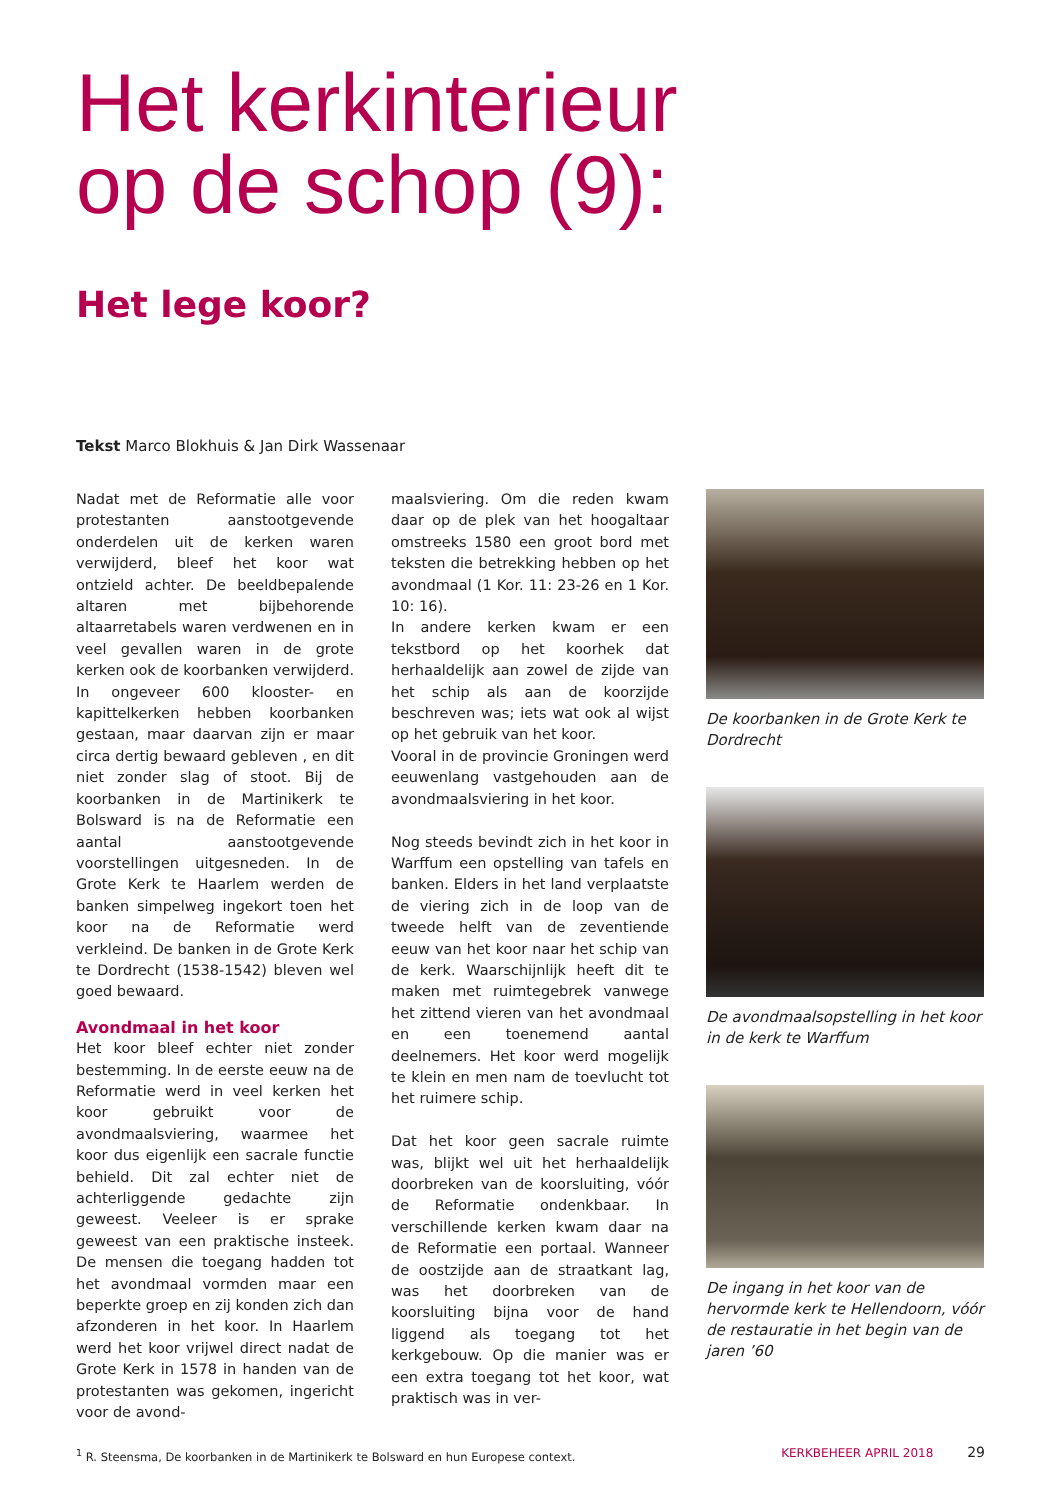Het kerkinterieur
op de schop (9):
Het lege koor?
Tekst Marco Blokhuis & Jan Dirk Wassenaar
Nadat met de Reformatie alle voor protestanten aanstootgevende onderdelen uit de kerken waren verwijderd, bleef het koor wat ontzield achter. De beeldbepalende altaren met bijbehorende altaarretabels waren verdwenen en in veel gevallen waren in de grote kerken ook de koorbanken verwijderd. In ongeveer 600 klooster- en kapittelkerken hebben koorbanken gestaan, maar daarvan zijn er maar circa dertig bewaard gebleven , en dit niet zonder slag of stoot. Bij de koorbanken in de Martinikerk te Bolsward is na de Reformatie een aantal aanstootgevende voorstellingen uitgesneden. In de Grote Kerk te Haarlem werden de banken simpelweg ingekort toen het koor na de Reformatie werd verkleind. De banken in de Grote Kerk te Dordrecht (1538-1542) bleven wel goed bewaard.
Avondmaal in het koor
Het koor bleef echter niet zonder bestemming. In de eerste eeuw na de Reformatie werd in veel kerken het koor gebruikt voor de avondmaalsviering, waarmee het koor dus eigenlijk een sacrale functie behield. Dit zal echter niet de achterliggende gedachte zijn geweest. Veeleer is er sprake geweest van een praktische insteek. De mensen die toegang hadden tot het avondmaal vormden maar een beperkte groep en zij konden zich dan afzonderen in het koor. In Haarlem werd het koor vrijwel direct nadat de Grote Kerk in 1578 in handen van de protestanten was gekomen, ingericht voor de avond-
maalsviering. Om die reden kwam daar op de plek van het hoogaltaar omstreeks 1580 een groot bord met teksten die betrekking hebben op het avondmaal (1 Kor. 11: 23-26 en 1 Kor. 10: 16).
In andere kerken kwam er een tekstbord op het koorhek dat herhaaldelijk aan zowel de zijde van het schip als aan de koorzijde beschreven was; iets wat ook al wijst op het gebruik van het koor.
Vooral in de provincie Groningen werd eeuwenlang vastgehouden aan de avondmaalsviering in het koor.
Nog steeds bevindt zich in het koor in Warffum een opstelling van tafels en banken. Elders in het land verplaatste de viering zich in de loop van de tweede helft van de zeventiende eeuw van het koor naar het schip van de kerk. Waarschijnlijk heeft dit te maken met ruimtegebrek vanwege het zittend vieren van het avondmaal en een toenemend aantal deelnemers. Het koor werd mogelijk te klein en men nam de toevlucht tot het ruimere schip.
Dat het koor geen sacrale ruimte was, blijkt wel uit het herhaaldelijk doorbreken van de koorsluiting, vóór de Reformatie ondenkbaar. In verschillende kerken kwam daar na de Reformatie een portaal. Wanneer de oostzijde aan de straatkant lag, was het doorbreken van de koorsluiting bijna voor de hand liggend als toegang tot het kerkgebouw. Op die manier was er een extra toegang tot het koor, wat praktisch was in ver-
De koorbanken in de Grote Kerk te Dordrecht
De avondmaalsopstelling in het koor in de kerk te Warffum
De ingang in het koor van de hervormde kerk te Hellendoorn, vóór de restauratie in het begin van de jaren ’60
<sup>1</sup> R. Steensma, De koorbanken in de Martinikerk te Bolsward en hun Europese context.
KERKBEHEER APRIL 2018 29